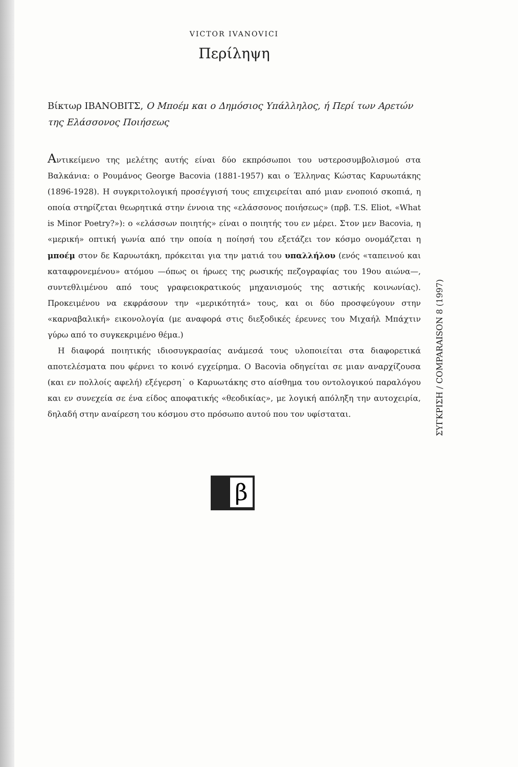VICTOR IVANOVICI
Περίληψη
Βίκτωρ ΙΒΑΝΟΒΙΤΣ, Ο Μποέμ και ο Δημόσιος Υπάλληλος, ή Περί των Αρετών της Ελάσσονος Ποιήσεως
Αντικείμενο της μελέτης αυτής είναι δύο εκπρόσωποι του υστεροσυμβολισμού στα Βαλκάνια: ο Ρουμάνος George Bacovia (1881-1957) και ο Έλληνας Κώστας Καρυωτάκης (1896-1928). Η συγκριτολογική προσέγγισή τους επιχειρείται από μιαν ενοποιό σκοπιά, η οποία στηρίζεται θεωρητικά στην έννοια της «ελάσσονος ποιήσεως» (πρβ. T.S. Eliot, «What is Minor Poetry?»): ο «ελάσσων ποιητής» είναι ο ποιητής του εν μέρει. Στον μεν Bacovia, η «μερική» οπτική γωνία από την οποία η ποίησή του εξετάζει τον κόσμο ονομάζεται η μποέμ στον δε Καρυωτάκη, πρόκειται για την ματιά του υπαλλήλου (ενός «ταπεινού και καταφρονεμένου» ατόμου —όπως οι ήρωες της ρωσικής πεζογραφίας του 19ου αιώνα—, συντεθλιμένου από τους γραφειοκρατικούς μηχανισμούς της αστικής κοινωνίας). Προκειμένου να εκφράσουν την «μερικότητά» τους, και οι δύο προσφεύγουν στην «καρναβαλική» εικονολογία (με αναφορά στις διεξοδικές έρευνες του Μιχαήλ Μπάχτιν γύρω από το συγκεκριμένο θέμα.)
Η διαφορά ποιητικής ιδιοσυγκρασίας ανάμεσά τους υλοποιείται στα διαφορετικά αποτελέσματα που φέρνει το κοινό εγχείρημα. Ο Bacovia οδηγείται σε μιαν αναρχίζουσα (και εν πολλοίς αφελή) εξέγερση˙ ο Καρυωτάκης στο αίσθημα του οντολογικού παραλόγου και εν συνεχεία σε ένα είδος αποφατικής «θεοδικίας», με λογική απόληξη την αυτοχειρία, δηλαδή στην αναίρεση του κόσμου στο πρόσωπο αυτού που τον υφίσταται.
ΣΥΓΚΡΙΣΗ / COMPARAISON 8 (1997)
β